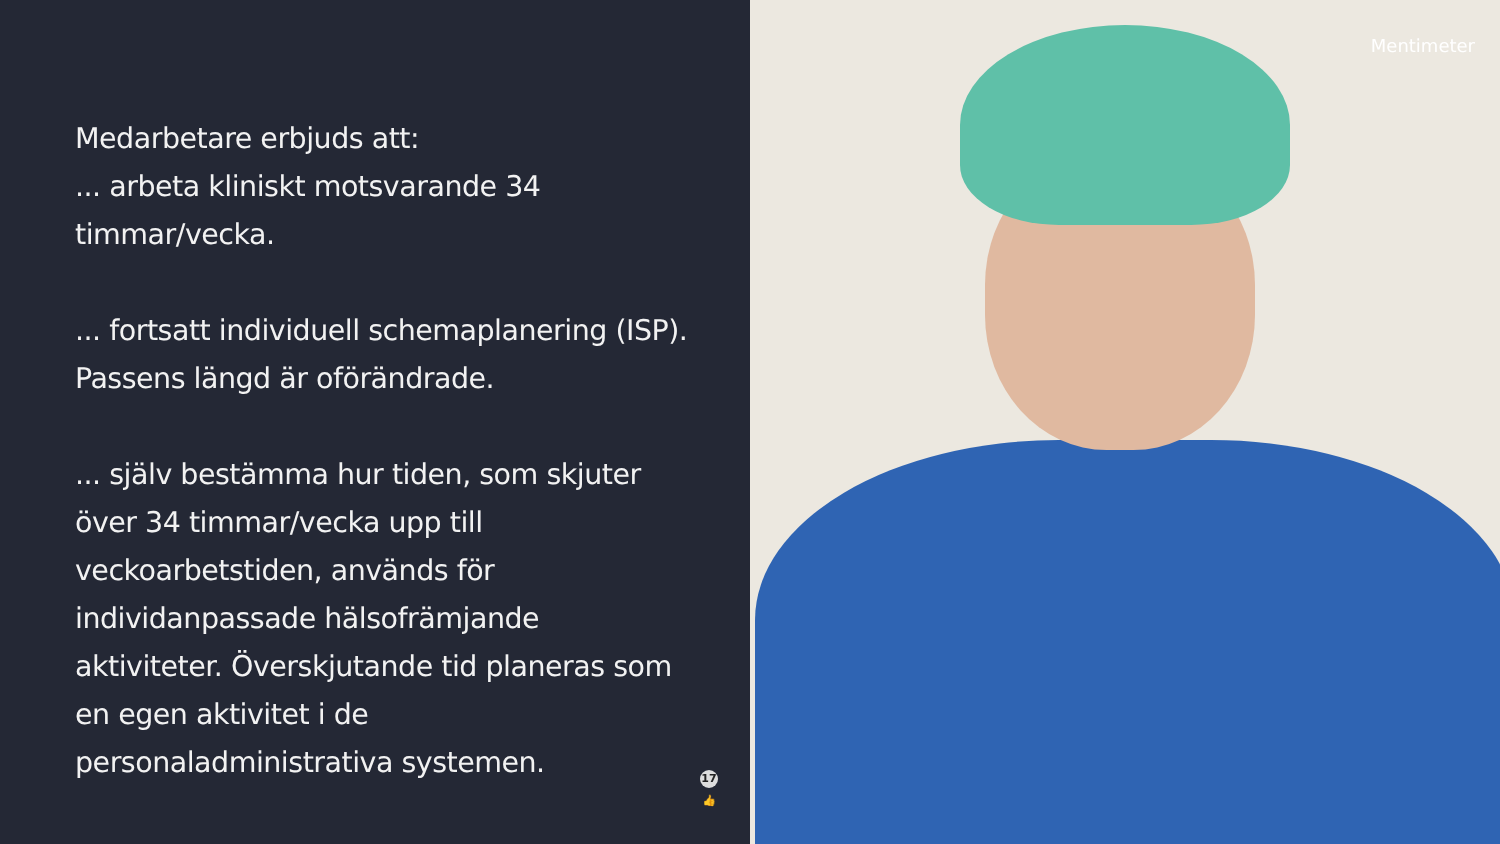Medarbetare erbjuds att:
... arbeta kliniskt motsvarande 34 timmar/vecka.
... fortsatt individuell schemaplanering (ISP). Passens längd är oförändrade.
... själv bestämma hur tiden, som skjuter över 34 timmar/vecka upp till veckoarbetstiden, används för individanpassade hälsofrämjande aktiviteter. Överskjutande tid planeras som en egen aktivitet i de personaladministrativa systemen.
17
👍
Mentimeter